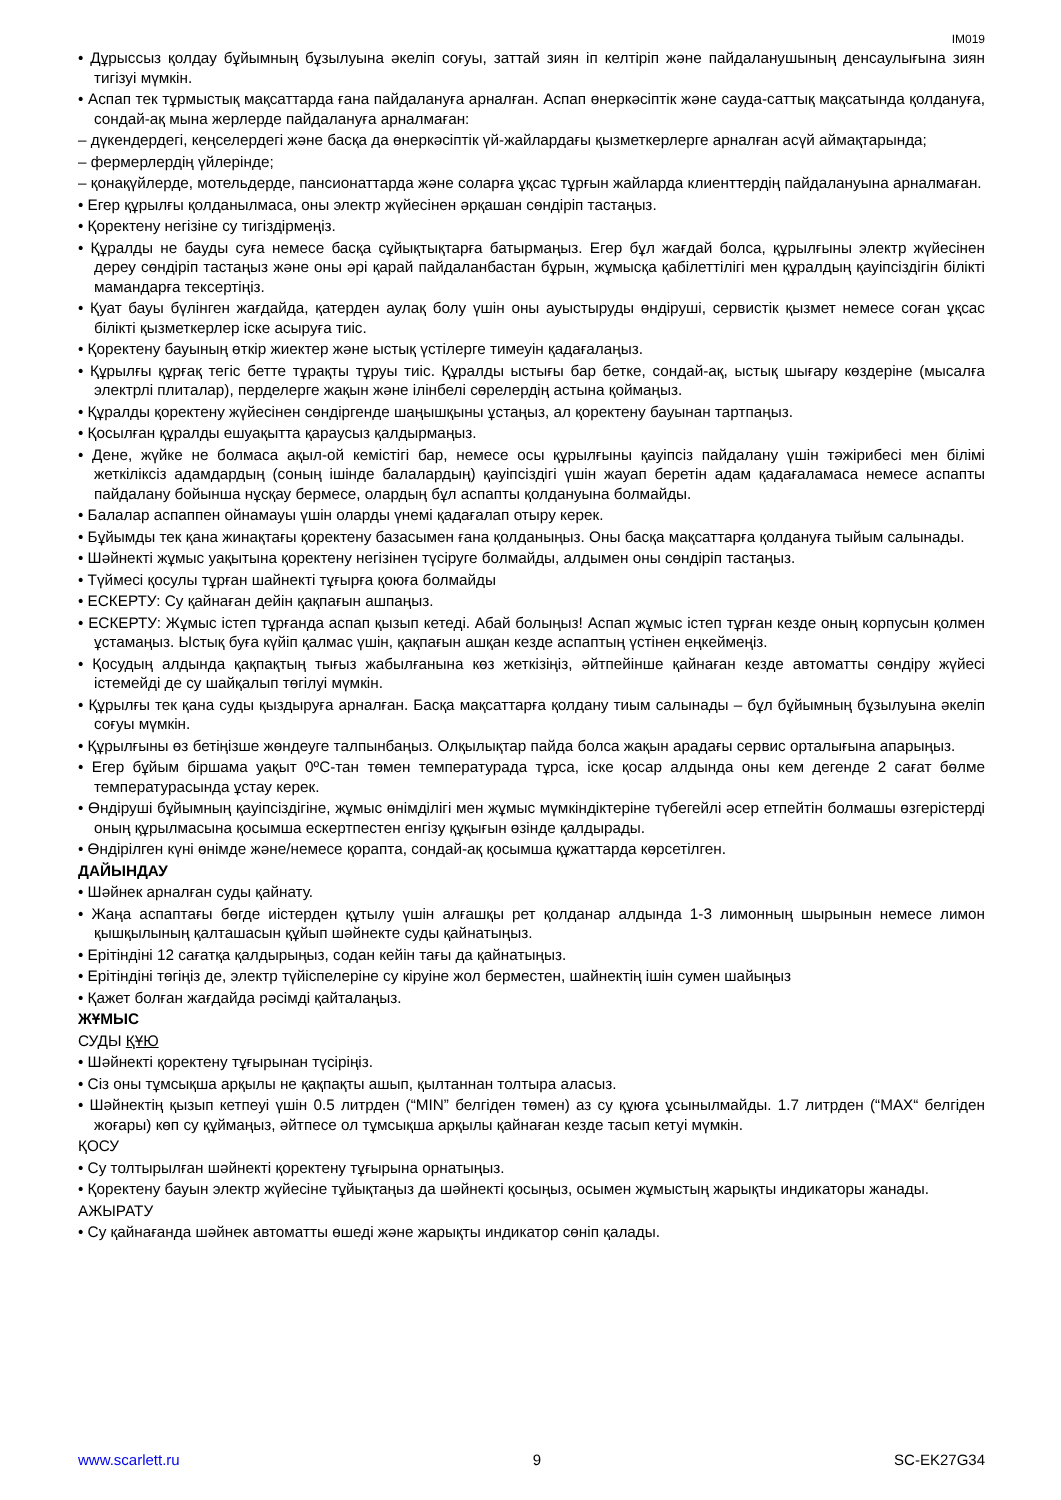IM019
• Дұрыссыз қолдау бұйымның бұзылуына әкеліп соғуы, заттай зиян іп келтіріп және пайдаланушының денсаулығына зиян тигізуі мүмкін.
• Аспап тек тұрмыстық мақсаттарда ғана пайдалануға арналған. Аспап өнеркәсіптік және сауда-саттық мақсатында қолдануға, сондай-ақ мына жерлерде пайдалануға арналмаған:
– дүкендердегі, кеңселердегі және басқа да өнеркәсіптік үй-жайлардағы қызметкерлерге арналған асүй аймақтарында;
– фермерлердің үйлерінде;
– қонақүйлерде, мотельдерде, пансионаттарда және соларға ұқсас тұрғын жайларда клиенттердің пайдалануына арналмаған.
• Егер құрылғы қолданылмаса, оны электр жүйесінен әрқашан сөндіріп тастаңыз.
• Қоректену негізіне су тигіздірмеңіз.
• Құралды не бауды суға немесе басқа сұйықтықтарға батырмаңыз. Егер бұл жағдай болса, құрылғыны электр жүйесінен дереу сөндіріп тастаңыз және оны әрі қарай пайдаланбастан бұрын, жұмысқа қабілеттілігі мен құралдың қауіпсіздігін білікті мамандарға тексертіңіз.
• Қуат бауы бүлінген жағдайда, қатерден аулақ болу үшін оны ауыстыруды өндіруші, сервистік қызмет немесе соған ұқсас білікті қызметкерлер іске асыруға тиіс.
• Қоректену бауының өткір жиектер және ыстық үстілерге тимеуін қадағалаңыз.
• Құрылғы құрғақ тегіс бетте тұрақты тұруы тиіс. Құралды ыстығы бар бетке, сондай-ақ, ыстық шығару көздеріне (мысалға электрлі плиталар), перделерге жақын және ілінбелі сөрелердің астына қоймаңыз.
• Құралды қоректену жүйесінен сөндіргенде шаңышқыны ұстаңыз, ал қоректену бауынан тартпаңыз.
• Қосылған құралды ешуақытта қараусыз қалдырмаңыз.
• Дене, жүйке не болмаса ақыл-ой кемістігі бар, немесе осы құрылғыны қауіпсіз пайдалану үшін тәжірибесі мен білімі жеткіліксіз адамдардың (соның ішінде балалардың) қауіпсіздігі үшін жауап беретін адам қадағаламаса немесе аспапты пайдалану бойынша нұсқау бермесе, олардың бұл аспапты қолдануына болмайды.
• Балалар аспаппен ойнамауы үшін оларды үнемі қадағалап отыру керек.
• Бұйымды тек қана жинақтағы қоректену базасымен ғана қолданыңыз. Оны басқа мақсаттарға қолдануға тыйым салынады.
• Шәйнекті жұмыс уақытына қоректену негізінен түсіруге болмайды, алдымен оны сөндіріп тастаңыз.
• Түймесі қосулы тұрған шайнекті тұғырға қоюға болмайды
• ЕСКЕРТУ: Су қайнаған дейін қақпағын ашпаңыз.
• ЕСКЕРТУ: Жұмыс істеп тұрғанда аспап қызып кетеді. Абай болыңыз! Аспап жұмыс істеп тұрған кезде оның корпусын қолмен ұстамаңыз. Ыстық буға күйіп қалмас үшін, қақпағын ашқан кезде аспаптың үстінен еңкеймеңіз.
• Қосудың алдында қақпақтың тығыз жабылғанына көз жеткізіңіз, әйтпейінше қайнаған кезде автоматты сөндіру жүйесі істемейді де су шайқалып төгілуі мүмкін.
• Құрылғы тек қана суды қыздыруға арналған. Басқа мақсаттарға қолдану тиым салынады – бұл бұйымның бұзылуына әкеліп соғуы мүмкін.
• Құрылғыны өз бетіңізше жөндеуге талпынбаңыз. Олқылықтар пайда болса жақын арадағы сервис орталығына апарыңыз.
• Егер бұйым біршама уақыт 0ºC-тан төмен температурада тұрса, іске қосар алдында оны кем дегенде 2 сағат бөлме температурасында ұстау керек.
• Өндіруші бұйымның қауіпсіздігіне, жұмыс өнімділігі мен жұмыс мүмкіндіктеріне түбегейлі әсер етпейтін болмашы өзгерістерді оның құрылмасына қосымша ескертпестен енгізу құқығын өзінде қалдырады.
• Өндірілген күні өнімде және/немесе қорапта, сондай-ақ қосымша құжаттарда көрсетілген.
ДАЙЫНДАУ
• Шәйнек арналған суды қайнату.
• Жаңа аспаптағы бөгде иістерден құтылу үшін алғашқы рет қолданар алдында 1-3 лимонның шырынын немесе лимон қышқылының қалташасын құйып шәйнекте суды қайнатыңыз.
• Ерітіндіні 12 сағатқа қалдырыңыз, содан кейін тағы да қайнатыңыз.
• Ерітіндіні төгіңіз де, электр түйіспелеріне су кіруіне жол берместен, шайнектің ішін сумен шайыңыз
• Қажет болған жағдайда рәсімді қайталаңыз.
ЖҰМЫС
СУДЫ ҚҰЮ
• Шәйнекті қоректену тұғырынан түсіріңіз.
• Сіз оны тұмсықша арқылы не қақпақты ашып, қылтаннан толтыра аласыз.
• Шәйнектің қызып кетпеуі үшін 0.5 литрден (“MIN” белгіден төмен) аз су құюға ұсынылмайды. 1.7 литрден (“MAX“ белгіден жоғары) көп су құймаңыз, әйтпесе ол тұмсықша арқылы қайнаған кезде тасып кетуі мүмкін.
ҚОСУ
• Су толтырылған шәйнекті қоректену тұғырына орнатыңыз.
• Қоректену бауын электр жүйесіне тұйықтаңыз да шәйнекті қосыңыз, осымен жұмыстың жарықты индикаторы жанады.
АЖЫРАТУ
• Су қайнағанда шәйнек автоматты өшеді және жарықты индикатор сөніп қалады.
www.scarlett.ru 9 SC-EK27G34